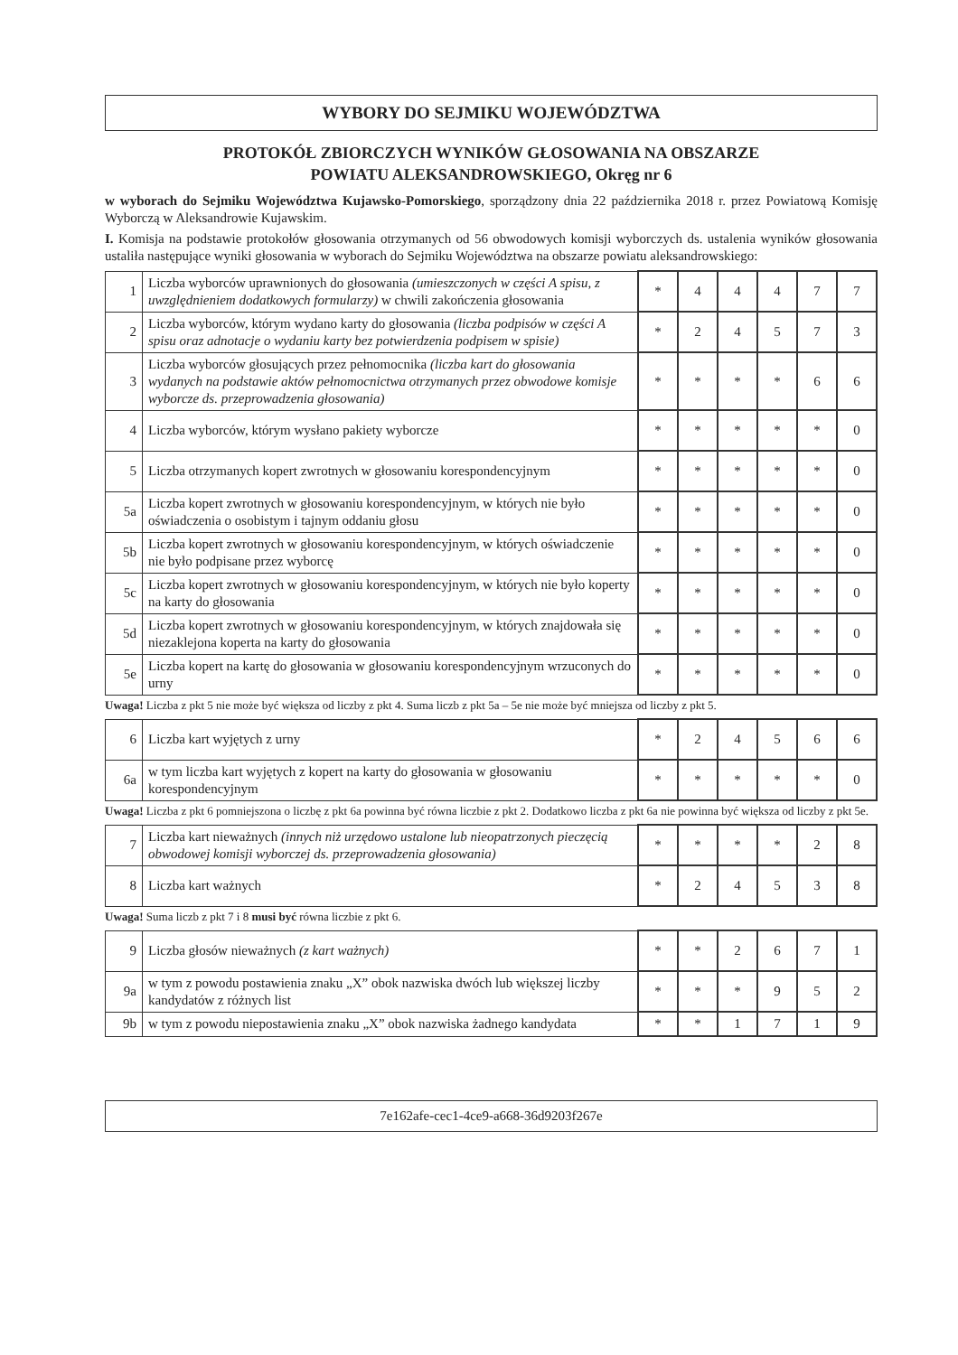WYBORY DO SEJMIKU WOJEWÓDZTWA
PROTOKÓŁ ZBIORCZYCH WYNIKÓW GŁOSOWANIA NA OBSZARZE
POWIATU ALEKSANDROWSKIEGO, Okręg nr 6
w wyborach do Sejmiku Województwa Kujawsko-Pomorskiego, sporządzony dnia 22 października 2018 r. przez Powiatową Komisję Wyborczą w Aleksandrowie Kujawskim.
I. Komisja na podstawie protokołów głosowania otrzymanych od 56 obwodowych komisji wyborczych ds. ustalenia wyników głosowania ustaliła następujące wyniki głosowania w wyborach do Sejmiku Województwa na obszarze powiatu aleksandrowskiego:
| 1 | Liczba wyborców uprawnionych do głosowania (umieszczonych w części A spisu, z uwzględnieniem dodatkowych formularzy) w chwili zakończenia głosowania | * | 4 | 4 | 4 | 7 | 7 |
| 2 | Liczba wyborców, którym wydano karty do głosowania (liczba podpisów w części A spisu oraz adnotacje o wydaniu karty bez potwierdzenia podpisem w spisie) | * | 2 | 4 | 5 | 7 | 3 |
| 3 | Liczba wyborców głosujących przez pełnomocnika (liczba kart do głosowania wydanych na podstawie aktów pełnomocnictwa otrzymanych przez obwodowe komisje wyborcze ds. przeprowadzenia głosowania) | * | * | * | * | 6 | 6 |
| 4 | Liczba wyborców, którym wysłano pakiety wyborcze | * | * | * | * | * | 0 |
| 5 | Liczba otrzymanych kopert zwrotnych w głosowaniu korespondencyjnym | * | * | * | * | * | 0 |
| 5a | Liczba kopert zwrotnych w głosowaniu korespondencyjnym, w których nie było oświadczenia o osobistym i tajnym oddaniu głosu | * | * | * | * | * | 0 |
| 5b | Liczba kopert zwrotnych w głosowaniu korespondencyjnym, w których oświadczenie nie było podpisane przez wyborcę | * | * | * | * | * | 0 |
| 5c | Liczba kopert zwrotnych w głosowaniu korespondencyjnym, w których nie było koperty na karty do głosowania | * | * | * | * | * | 0 |
| 5d | Liczba kopert zwrotnych w głosowaniu korespondencyjnym, w których znajdowała się niezaklejona koperta na karty do głosowania | * | * | * | * | * | 0 |
| 5e | Liczba kopert na kartę do głosowania w głosowaniu korespondencyjnym wrzuconych do urny | * | * | * | * | * | 0 |
Uwaga! Liczba z pkt 5 nie może być większa od liczby z pkt 4. Suma liczb z pkt 5a – 5e nie może być mniejsza od liczby z pkt 5.
| 6 | Liczba kart wyjętych z urny | * | 2 | 4 | 5 | 6 | 6 |
| 6a | w tym liczba kart wyjętych z kopert na karty do głosowania w głosowaniu korespondencyjnym | * | * | * | * | * | 0 |
Uwaga! Liczba z pkt 6 pomniejszona o liczbę z pkt 6a powinna być równa liczbie z pkt 2. Dodatkowo liczba z pkt 6a nie powinna być większa od liczby z pkt 5e.
| 7 | Liczba kart nieważnych (innych niż urzędowo ustalone lub nieopatrzonych pieczęcią obwodowej komisji wyborczej ds. przeprowadzenia głosowania) | * | * | * | * | 2 | 8 |
| 8 | Liczba kart ważnych | * | 2 | 4 | 5 | 3 | 8 |
Uwaga! Suma liczb z pkt 7 i 8 musi być równa liczbie z pkt 6.
| 9 | Liczba głosów nieważnych (z kart ważnych) | * | * | 2 | 6 | 7 | 1 |
| 9a | w tym z powodu postawienia znaku „X” obok nazwiska dwóch lub większej liczby kandydatów z różnych list | * | * | * | 9 | 5 | 2 |
| 9b | w tym z powodu niepostawienia znaku „X” obok nazwiska żadnego kandydata | * | * | 1 | 7 | 1 | 9 |
7e162afe-cec1-4ce9-a668-36d9203f267e